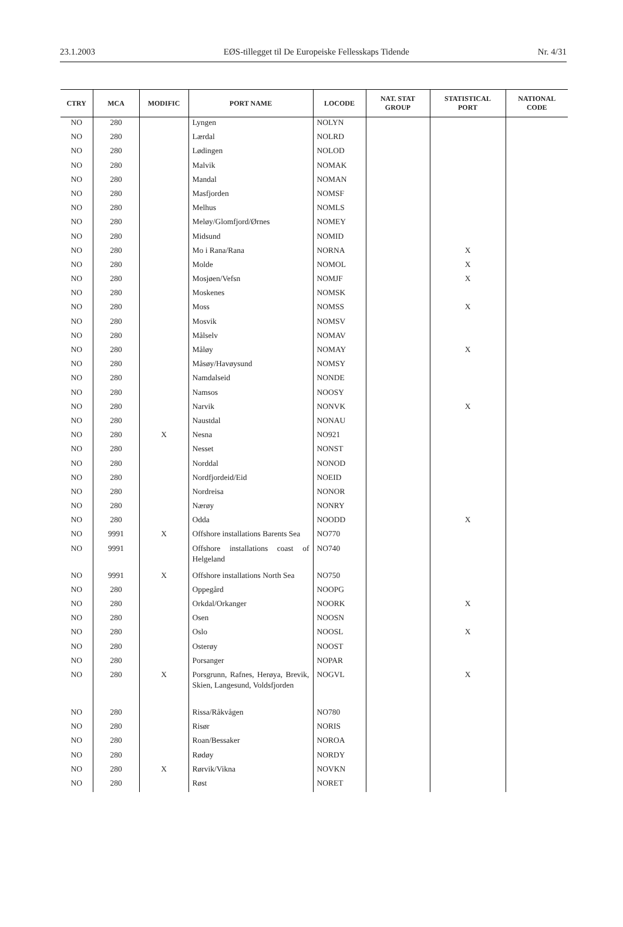23.1.2003 EØS-tillegget til De Europeiske Fellesskaps Tidende Nr. 4/31
| CTRY | MCA | MODIFIC | PORT NAME | LOCODE | NAT. STAT GROUP | STATISTICAL PORT | NATIONAL CODE |
| --- | --- | --- | --- | --- | --- | --- | --- |
| NO | 280 | | Lyngen | NOLYN | | | |
| NO | 280 | | Lærdal | NOLRD | | | |
| NO | 280 | | Lødingen | NOLOD | | | |
| NO | 280 | | Malvik | NOMAK | | | |
| NO | 280 | | Mandal | NOMAN | | | |
| NO | 280 | | Masfjorden | NOMSF | | | |
| NO | 280 | | Melhus | NOMLS | | | |
| NO | 280 | | Meløy/Glomfjord/Ørnes | NOMEY | | | |
| NO | 280 | | Midsund | NOMID | | | |
| NO | 280 | | Mo i Rana/Rana | NORNA | | X | |
| NO | 280 | | Molde | NOMOL | | X | |
| NO | 280 | | Mosjøen/Vefsn | NOMJF | | X | |
| NO | 280 | | Moskenes | NOMSK | | | |
| NO | 280 | | Moss | NOMSS | | X | |
| NO | 280 | | Mosvik | NOMSV | | | |
| NO | 280 | | Målselv | NOMAV | | | |
| NO | 280 | | Måløy | NOMAY | | X | |
| NO | 280 | | Måsøy/Havøysund | NOMSY | | | |
| NO | 280 | | Namdalseid | NONDE | | | |
| NO | 280 | | Namsos | NOOSY | | | |
| NO | 280 | | Narvik | NONVK | | X | |
| NO | 280 | | Naustdal | NONAU | | | |
| NO | 280 | X | Nesna | NO921 | | | |
| NO | 280 | | Nesset | NONST | | | |
| NO | 280 | | Norddal | NONOD | | | |
| NO | 280 | | Nordfjordeid/Eid | NOEID | | | |
| NO | 280 | | Nordreisa | NONOR | | | |
| NO | 280 | | Nærøy | NONRY | | | |
| NO | 280 | | Odda | NOODD | | X | |
| NO | 9991 | X | Offshore installations Barents Sea | NO770 | | | |
| NO | 9991 | | Offshore installations coast of Helgeland | NO740 | | | |
| NO | 9991 | X | Offshore installations North Sea | NO750 | | | |
| NO | 280 | | Oppegård | NOOPG | | | |
| NO | 280 | | Orkdal/Orkanger | NOORK | | X | |
| NO | 280 | | Osen | NOOSN | | | |
| NO | 280 | | Oslo | NOOSL | | X | |
| NO | 280 | | Osterøy | NOOST | | | |
| NO | 280 | | Porsanger | NOPAR | | | |
| NO | 280 | X | Porsgrunn, Rafnes, Herøya, Brevik, Skien, Langesund, Voldsfjorden | NOGVL | | X | |
| NO | 280 | | Rissa/Råkvågen | NO780 | | | |
| NO | 280 | | Risør | NORIS | | | |
| NO | 280 | | Roan/Bessaker | NOROA | | | |
| NO | 280 | | Rødøy | NORDY | | | |
| NO | 280 | X | Rørvik/Vikna | NOVKN | | | |
| NO | 280 | | Røst | NORET | | | |